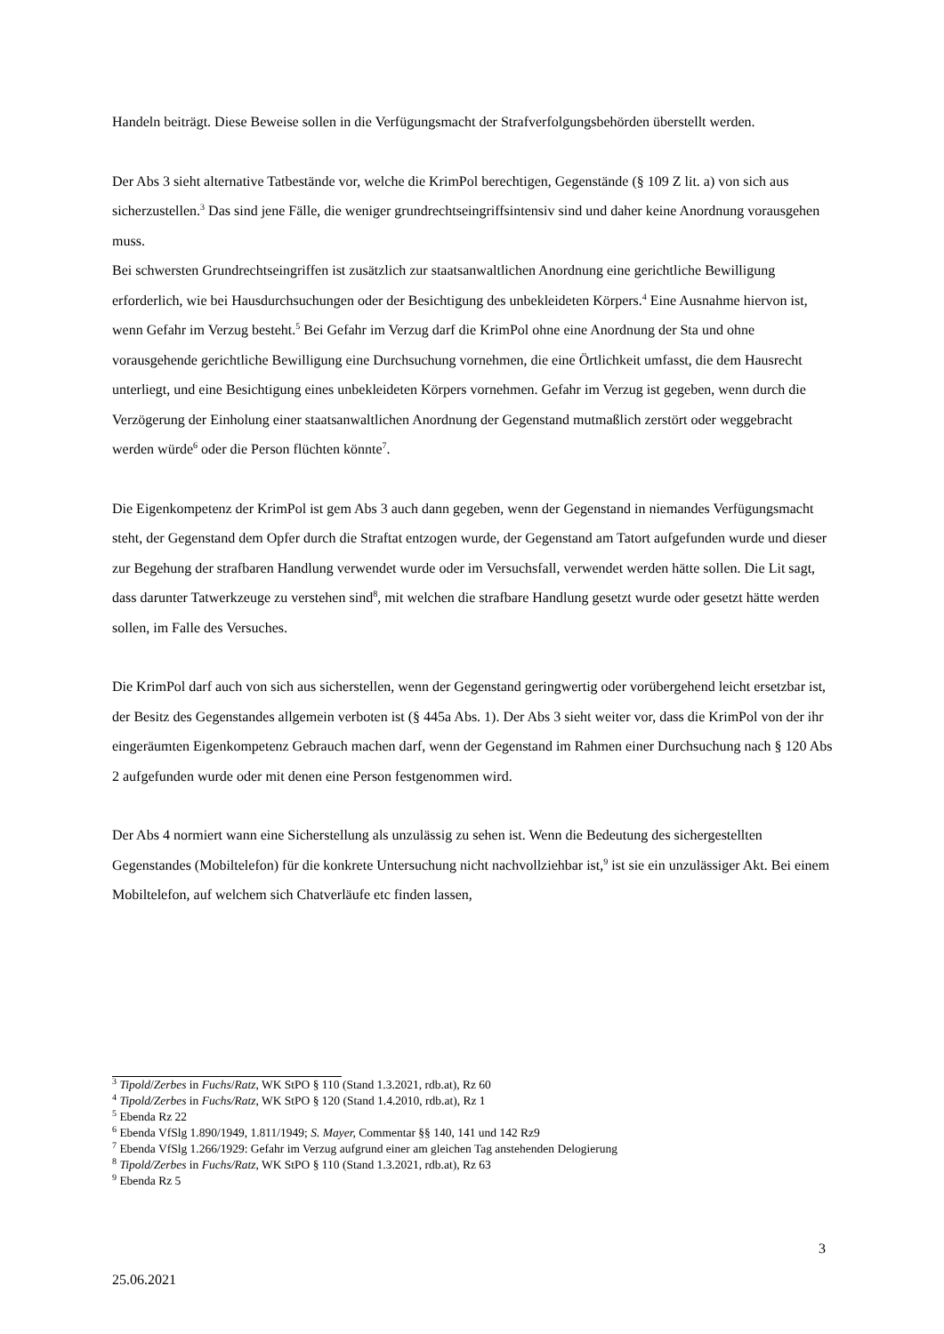Handeln beiträgt. Diese Beweise sollen in die Verfügungsmacht der Strafverfolgungsbehörden überstellt werden.
Der Abs 3 sieht alternative Tatbestände vor, welche die KrimPol berechtigen, Gegenstände (§ 109 Z lit. a) von sich aus sicherzustellen.<sup>3</sup> Das sind jene Fälle, die weniger grundrechtseingriffsintensiv sind und daher keine Anordnung vorausgehen muss.
Bei schwersten Grundrechtseingriffen ist zusätzlich zur staatsanwaltlichen Anordnung eine gerichtliche Bewilligung erforderlich, wie bei Hausdurchsuchungen oder der Besichtigung des unbekleideten Körpers.<sup>4</sup> Eine Ausnahme hiervon ist, wenn Gefahr im Verzug besteht.<sup>5</sup> Bei Gefahr im Verzug darf die KrimPol ohne eine Anordnung der Sta und ohne vorausgehende gerichtliche Bewilligung eine Durchsuchung vornehmen, die eine Örtlichkeit umfasst, die dem Hausrecht unterliegt, und eine Besichtigung eines unbekleideten Körpers vornehmen. Gefahr im Verzug ist gegeben, wenn durch die Verzögerung der Einholung einer staatsanwaltlichen Anordnung der Gegenstand mutmaßlich zerstört oder weggebracht werden würde<sup>6</sup> oder die Person flüchten könnte<sup>7</sup>.
Die Eigenkompetenz der KrimPol ist gem Abs 3 auch dann gegeben, wenn der Gegenstand in niemandes Verfügungsmacht steht, der Gegenstand dem Opfer durch die Straftat entzogen wurde, der Gegenstand am Tatort aufgefunden wurde und dieser zur Begehung der strafbaren Handlung verwendet wurde oder im Versuchsfall, verwendet werden hätte sollen. Die Lit sagt, dass darunter Tatwerkzeuge zu verstehen sind<sup>8</sup>, mit welchen die strafbare Handlung gesetzt wurde oder gesetzt hätte werden sollen, im Falle des Versuches.
Die KrimPol darf auch von sich aus sicherstellen, wenn der Gegenstand geringwertig oder vorübergehend leicht ersetzbar ist, der Besitz des Gegenstandes allgemein verboten ist (§ 445a Abs. 1). Der Abs 3 sieht weiter vor, dass die KrimPol von der ihr eingeräumten Eigenkompetenz Gebrauch machen darf, wenn der Gegenstand im Rahmen einer Durchsuchung nach § 120 Abs 2 aufgefunden wurde oder mit denen eine Person festgenommen wird.
Der Abs 4 normiert wann eine Sicherstellung als unzulässig zu sehen ist. Wenn die Bedeutung des sichergestellten Gegenstandes (Mobiltelefon) für die konkrete Untersuchung nicht nachvollziehbar ist,<sup>9</sup> ist sie ein unzulässiger Akt. Bei einem Mobiltelefon, auf welchem sich Chatverläufe etc finden lassen,
<sup>3</sup> Tipold/Zerbes in Fuchs/Ratz, WK StPO § 110 (Stand 1.3.2021, rdb.at), Rz 60
<sup>4</sup> Tipold/Zerbes in Fuchs/Ratz, WK StPO § 120 (Stand 1.4.2010, rdb.at), Rz 1
<sup>5</sup> Ebenda Rz 22
<sup>6</sup> Ebenda VfSlg 1.890/1949, 1.811/1949; S. Mayer, Commentar §§ 140, 141 und 142 Rz9
<sup>7</sup> Ebenda VfSlg 1.266/1929: Gefahr im Verzug aufgrund einer am gleichen Tag anstehenden Delogierung
<sup>8</sup> Tipold/Zerbes in Fuchs/Ratz, WK StPO § 110 (Stand 1.3.2021, rdb.at), Rz 63
<sup>9</sup> Ebenda Rz 5
3
25.06.2021